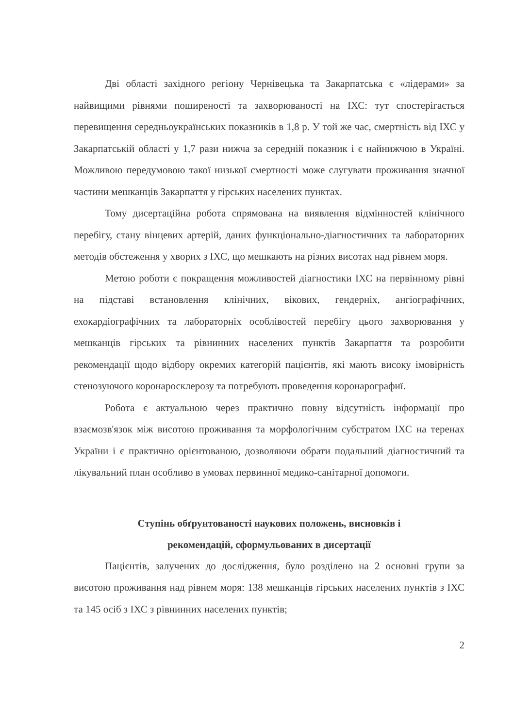Дві області західного регіону Чернівецька та Закарпатська є «лідерами» за найвищими рівнями поширеності та захворюваності на ІХС: тут спостерігається перевищення середньоукраїнських показників в 1,8 р. У той же час, смертність від ІХС у Закарпатській області у 1,7 рази нижча за середній показник і є найнижчою в Україні. Можливою передумовою такої низької смертності може слугувати проживання значної частини мешканців Закарпаття у гірських населених пунктах.
Тому дисертаційна робота спрямована на виявлення відмінностей клінічного перебігу, стану вінцевих артерій, даних функціонально-діагностичних та лабораторних методів обстеження у хворих з ІХС, що мешкають на різних висотах над рівнем моря.
Метою роботи є покращення можливостей діагностики ІХС на первінному рівні на підставі встановлення клінічних, вікових, гендерніх, ангіографічних, ехокардіографічних та лабораторніх особлівостей перебігу цього захворювання у мешканців гірських та рівнинних населених пунктів Закарпаття та розробити рекомендації щодо відбору окремих категорій пацієнтів, які мають високу імовірність стенозуючого коронаросклерозу та потребують проведення коронарографиї.
Робота є актуальною через практично повну відсутність інформації про взаємозв'язок між висотою проживання та морфологічним субстратом ІХС на теренах України і є практично орієнтованою, дозволяючи обрати подальший діагностичний та лікувальний план особливо в умовах первинної медико-санітарної допомоги.
Ступінь обґрунтованості наукових положень, висновків і
рекомендацій, сформульованих в дисертації
Пацієнтів, залучених до дослідження, було розділено на 2 основні групи за висотою проживання над рівнем моря: 138 мешканців гірських населених пунктів з ІХС та 145 осіб з ІХС з рівнинних населених пунктів;
2